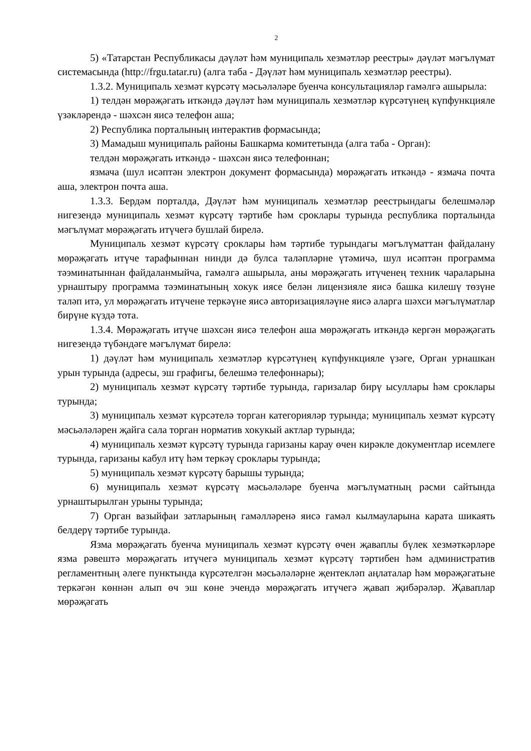2
5) «Татарстан Республикасы дәүләт һәм муниципаль хезмәтләр реестры» дәүләт мәгълүмат системасында (http://frgu.tatar.ru) (алга таба - Дәүләт һәм муниципаль хезмәтләр реестры).
1.3.2. Муниципаль хезмәт күрсәтү мәсьәләләре буенча консультацияләр гамәлгә ашырыла:
1) телдән мөрәҗәгать иткәндә дәүләт һәм муниципаль хезмәтләр күрсәтүнең күпфункцияле үзәкләрендә - шәхсән яисә телефон аша;
2) Республика порталының интерактив формасында;
3) Мамадыш муниципаль районы Башкарма комитетында (алга таба - Орган):
телдән мөрәҗәгать иткәндә - шәхсән яисә телефоннан;
язмача (шул исәптән электрон документ формасында) мөрәҗәгать иткәндә - язмача почта аша, электрон почта аша.
1.3.3. Бердәм порталда, Дәүләт һәм муниципаль хезмәтләр реестрындагы белешмәләр нигезендә муниципаль хезмәт күрсәтү тәртибе һәм сроклары турында республика порталында мәгълүмат мөрәҗәгать итүчегә бушлай бирелә.
Муниципаль хезмәт күрсәтү сроклары һәм тәртибе турындагы мәгълүматтан файдалану мөрәҗәгать итүче тарафыннан нинди дә булса таләпләрне үтәмичә, шул исәптән программа тәэминатыннан файдаланмыйча, гамәлгә ашырыла, аны мөрәҗәгать итүченең техник чараларына урнаштыру программа тәэминатының хокук иясе белән лицензияле яисә башка килешү төзүне таләп итә, ул мөрәҗәгать итүчене теркәүне яисә авторизацияләүне яисә аларга шәхси мәгълүматлар бирүне күздә тота.
1.3.4. Мөрәҗәгать итүче шәхсән яисә телефон аша мөрәҗәгать иткәндә кергән мөрәҗәгать нигезендә түбәндәге мәгълүмат бирелә:
1) дәүләт һәм муниципаль хезмәтләр күрсәтүнең күпфункцияле үзәге, Орган урнашкан урын турында (адресы, эш графигы, белешмә телефоннары);
2) муниципаль хезмәт күрсәтү тәртибе турында, гаризалар бирү ысуллары һәм сроклары турында;
3) муниципаль хезмәт күрсәтелә торган категорияләр турында; муниципаль хезмәт күрсәтү мәсьәләләрен җайга сала торган норматив хокукый актлар турында;
4) муниципаль хезмәт күрсәтү турында гаризаны карау өчен кирәкле документлар исемлеге турында, гаризаны кабул итү һәм теркәү сроклары турында;
5) муниципаль хезмәт күрсәтү барышы турында;
6) муниципаль хезмәт күрсәтү мәсьәләләре буенча мәгълүматның рәсми сайтында урнаштырылган урыны турында;
7) Орган вазыйфаи затларының гамәлләренә яисә гамәл кылмауларына карата шикаять белдерү тәртибе турында.
Язма мөрәҗәгать буенча муниципаль хезмәт күрсәтү өчен җаваплы бүлек хезмәткәрләре язма рәвештә мөрәҗәгать итүчегә муниципаль хезмәт күрсәтү тәртибен һәм административ регламентның әлеге пунктында күрсәтелгән мәсьәләләрне җентекләп аңлаталар һәм мөрәҗәгатьне теркәгән көннән алып өч эш көне эчендә мөрәҗәгать итүчегә җавап җибәрәләр. Җаваплар мөрәҗәгать